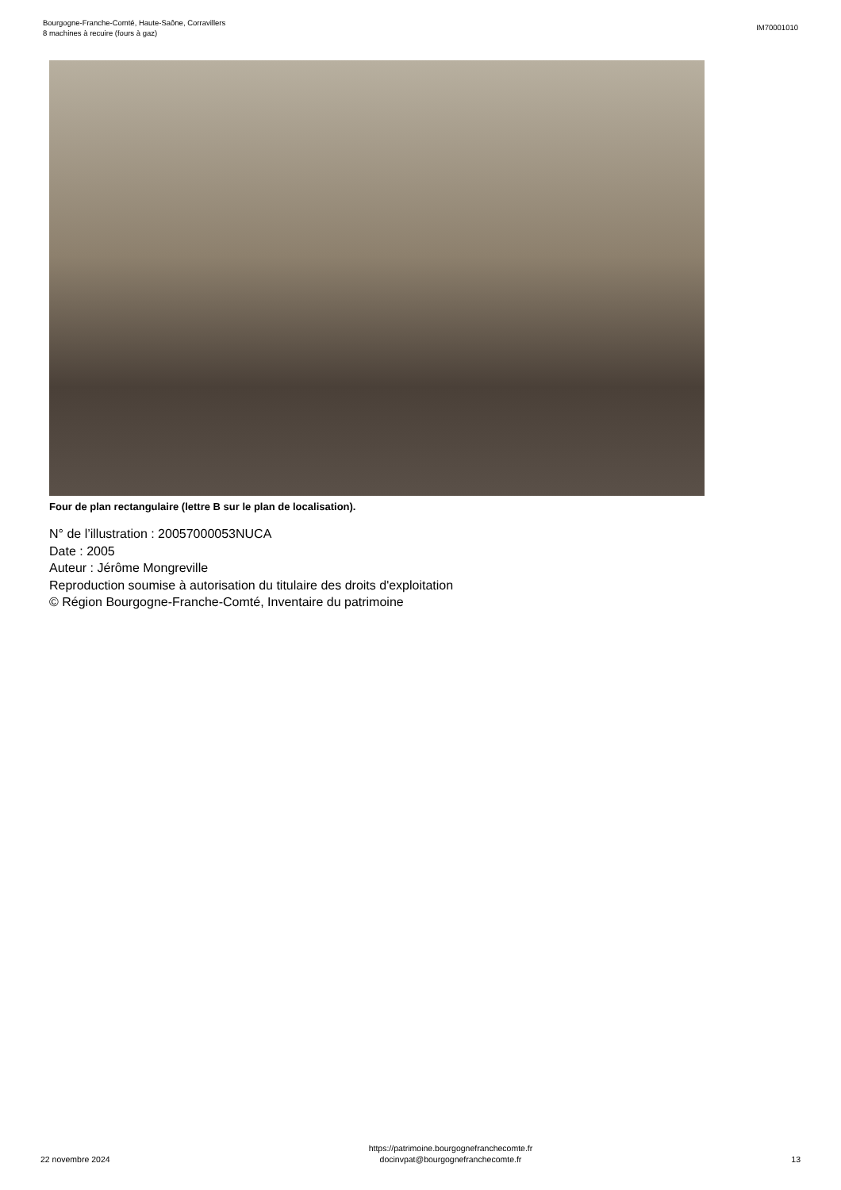Bourgogne-Franche-Comté, Haute-Saône, Corravillers
8 machines à recuire (fours à gaz)
IM70001010
Four de plan rectangulaire (lettre B sur le plan de localisation).
N° de l’illustration : 20057000053NUCA
Date : 2005
Auteur : Jérôme Mongreville
Reproduction soumise à autorisation du titulaire des droits d'exploitation
© Région Bourgogne-Franche-Comté, Inventaire du patrimoine
22 novembre 2024
https://patrimoine.bourgognefranchecomte.fr
docinvpat@bourgognefranchecomte.fr
13